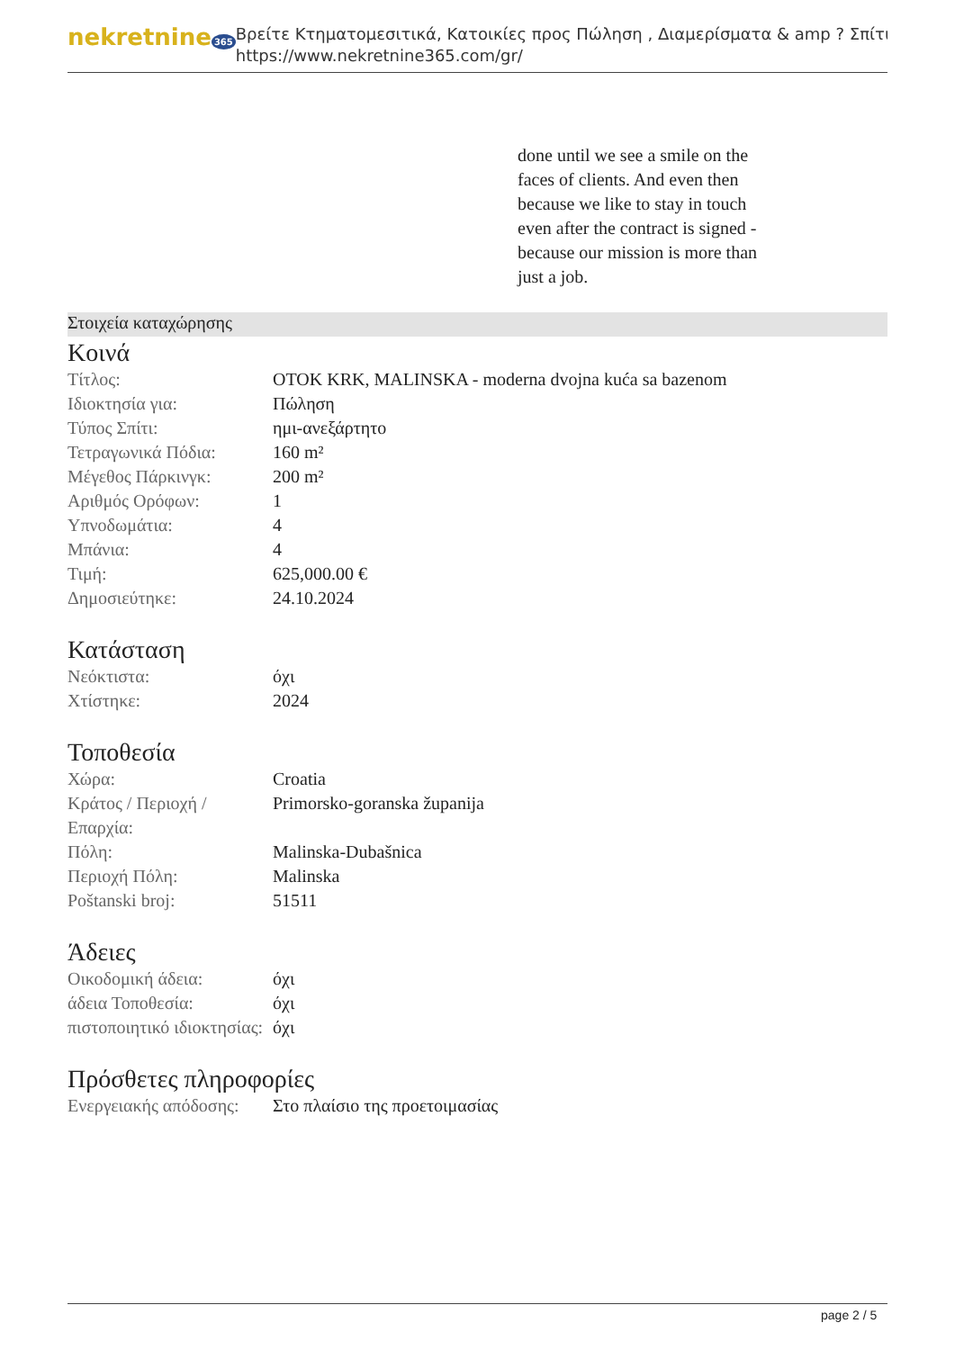nekretnine 365
Βρείτε Κτηματομεσιτικά, Κατοικίες προς Πώληση , Διαμερίσματα & amp ? Σπίτι
https://www.nekretnine365.com/gr/
done until we see a smile on the faces of clients. And even then because we like to stay in touch even after the contract is signed - because our mission is more than just a job.
Στοιχεία καταχώρησης
Κοινά
| Τίτλος: | OTOK KRK, MALINSKA - moderna dvojna kuća sa bazenom |
| Ιδιοκτησία για: | Πώληση |
| Τύπος Σπίτι: | ημι-ανεξάρτητο |
| Τετραγωνικά Πόδια: | 160 m² |
| Μέγεθος Πάρκινγκ: | 200 m² |
| Αριθμός Ορόφων: | 1 |
| Υπνοδωμάτια: | 4 |
| Μπάνια: | 4 |
| Τιμή: | 625,000.00 € |
| Δημοσιεύτηκε: | 24.10.2024 |
Κατάσταση
| Νεόκτιστα: | όχι |
| Χτίστηκε: | 2024 |
Τοποθεσία
| Χώρα: | Croatia |
| Κράτος / Περιοχή / Επαρχία: | Primorsko-goranska županija |
| Πόλη: | Malinska-Dubašnica |
| Περιοχή Πόλη: | Malinska |
| Poštanski broj: | 51511 |
Άδειες
| Οικοδομική άδεια: | όχι |
| άδεια Τοποθεσία: | όχι |
| πιστοποιητικό ιδιοκτησίας: | όχι |
Πρόσθετες πληροφορίες
| Ενεργειακής απόδοσης: | Στο πλαίσιο της προετοιμασίας |
page 2 / 5